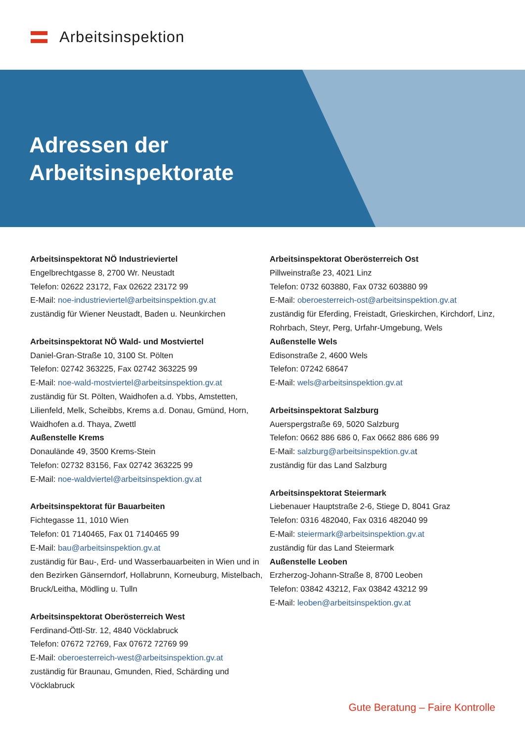Arbeitsinspektion
Adressen der
Arbeitsinspektorate
Arbeitsinspektorat NÖ Industrieviertel
Engelbrechtgasse 8, 2700 Wr. Neustadt
Telefon: 02622 23172, Fax 02622 23172 99
E-Mail: noe-industrieviertel@arbeitsinspektion.gv.at
zuständig für Wiener Neustadt, Baden u. Neunkirchen
Arbeitsinspektorat NÖ Wald- und Mostviertel
Daniel-Gran-Straße 10, 3100 St. Pölten
Telefon: 02742 363225, Fax 02742 363225 99
E-Mail: noe-wald-mostviertel@arbeitsinspektion.gv.at
zuständig für St. Pölten, Waidhofen a.d. Ybbs, Amstetten, Lilienfeld, Melk, Scheibbs, Krems a.d. Donau, Gmünd, Horn, Waidhofen a.d. Thaya, Zwettl
Außenstelle Krems
Donaulände 49, 3500 Krems-Stein
Telefon: 02732 83156, Fax 02742 363225 99
E-Mail: noe-waldviertel@arbeitsinspektion.gv.at
Arbeitsinspektorat für Bauarbeiten
Fichtegasse 11, 1010 Wien
Telefon: 01 7140465, Fax 01 7140465 99
E-Mail: bau@arbeitsinspektion.gv.at
zuständig für Bau-, Erd- und Wasserbauarbeiten in Wien und in den Bezirken Gänserndorf, Hollabrunn, Korneuburg, Mistelbach, Bruck/Leitha, Mödling u. Tulln
Arbeitsinspektorat Oberösterreich West
Ferdinand-Öttl-Str. 12, 4840 Vöcklabruck
Telefon: 07672 72769, Fax 07672 72769 99
E-Mail: oberoesterreich-west@arbeitsinspektion.gv.at
zuständig für Braunau, Gmunden, Ried, Schärding und Vöcklabruck
Arbeitsinspektorat Oberösterreich Ost
Pillweinstraße 23, 4021 Linz
Telefon: 0732 603880, Fax 0732 603880 99
E-Mail: oberoesterreich-ost@arbeitsinspektion.gv.at
zuständig für Eferding, Freistadt, Grieskirchen, Kirchdorf, Linz, Rohrbach, Steyr, Perg, Urfahr-Umgebung, Wels
Außenstelle Wels
Edisonstraße 2, 4600 Wels
Telefon: 07242 68647
E-Mail: wels@arbeitsinspektion.gv.at
Arbeitsinspektorat Salzburg
Auerspergstraße 69, 5020 Salzburg
Telefon: 0662 886 686 0, Fax 0662 886 686 99
E-Mail: salzburg@arbeitsinspektion.gv.at
zuständig für das Land Salzburg
Arbeitsinspektorat Steiermark
Liebenauer Hauptstraße 2-6, Stiege D, 8041 Graz
Telefon: 0316 482040, Fax 0316 482040 99
E-Mail: steiermark@arbeitsinspektion.gv.at
zuständig für das Land Steiermark
Außenstelle Leoben
Erzherzog-Johann-Straße 8, 8700 Leoben
Telefon: 03842 43212, Fax 03842 43212 99
E-Mail: leoben@arbeitsinspektion.gv.at
Gute Beratung – Faire Kontrolle